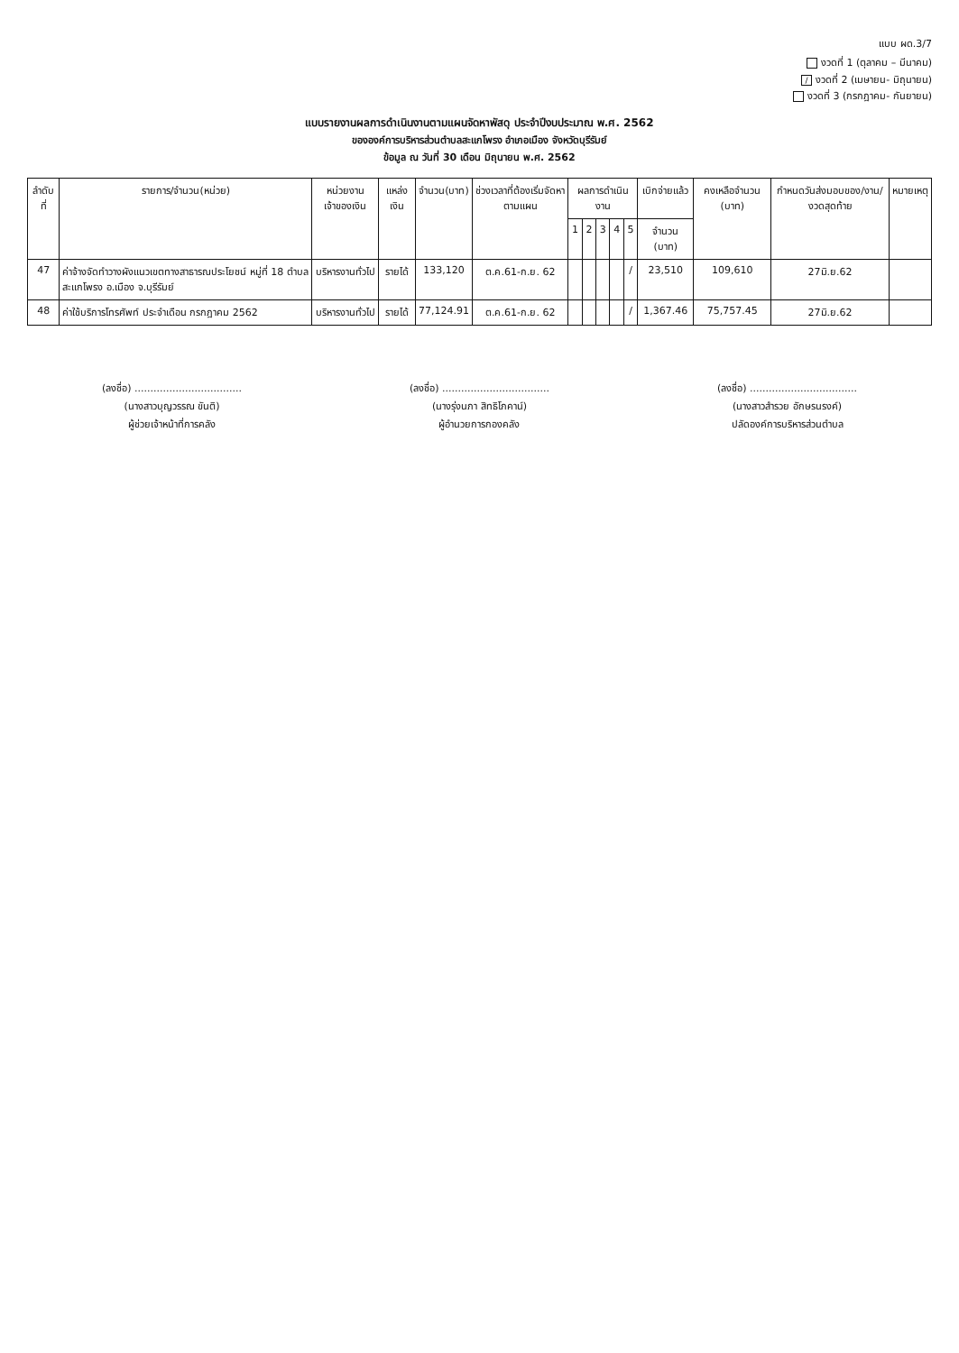แบบ ผด.3/7
งวดที่ 1 (ตุลาคม – มีนาคม)
/ งวดที่ 2 (เมษายน- มิถุนายน)
งวดที่ 3 (กรกฎาคม- กันยายน)
แบบรายงานผลการดำเนินงานตามแผนจัดหาพัสดุ ประจำปีงบประมาณ พ.ศ. 2562
ขององค์การบริหารส่วนตำบลสะแกโพรง อำเภอเมือง จังหวัดบุรีรัมย์
ข้อมูล ณ วันที่ 30 เดือน มิถุนายน พ.ศ. 2562
| ลำดับที่ | รายการ/จำนวน(หน่วย) | หน่วยงานเจ้าของเงิน | แหล่งเงิน | จำนวน(บาท) | ช่วงเวลาที่ต้องเริ่มจัดหาตามแผน | ผลการดำเนินงาน | | | | | เบิกจ่ายแล้ว | คงเหลือจำนวน (บาท) | กำหนดวันส่งมอบของ/งาน/ งวดสุดท้าย | หมายเหตุ |
| --- | --- | --- | --- | --- | --- | --- | --- | --- | --- | --- | --- | --- | --- | --- |
| | | | | | | 1 | 2 | 3 | 4 | 5 | จำนวน (บาท) | | | |
| 47 | ค่าจ้างจัดทำวางผังแนวเขตทางสาธารณประโยชน์ หมู่ที่ 18 ตำบลสะแกโพรง อ.เมือง จ.บุรีรัมย์ | บริหารงานทั่วไป | รายได้ | 133,120 | ต.ค.61-ก.ย. 62 | | | | | / | 23,510 | 109,610 | 27มิ.ย.62 | |
| 48 | ค่าใช้บริการโทรศัพท์ ประจำเดือน กรกฎาคม 2562 | บริหารงานทั่วไป | รายได้ | 77,124.91 | ต.ค.61-ก.ย. 62 | | | | | / | 1,367.46 | 75,757.45 | 27มิ.ย.62 | |
(ลงชื่อ) ..................................
(นางสาวบุญวรรณ ขันติ)
ผู้ช่วยเจ้าหน้าที่การคลัง
(ลงชื่อ) ..................................
(นางรุ่งนภา สิทธิโภคาน์)
ผู้อำนวยการกองคลัง
(ลงชื่อ) ..................................
(นางสาวสำรวย อักษรนรงค์)
ปลัดองค์การบริหารส่วนตำบล